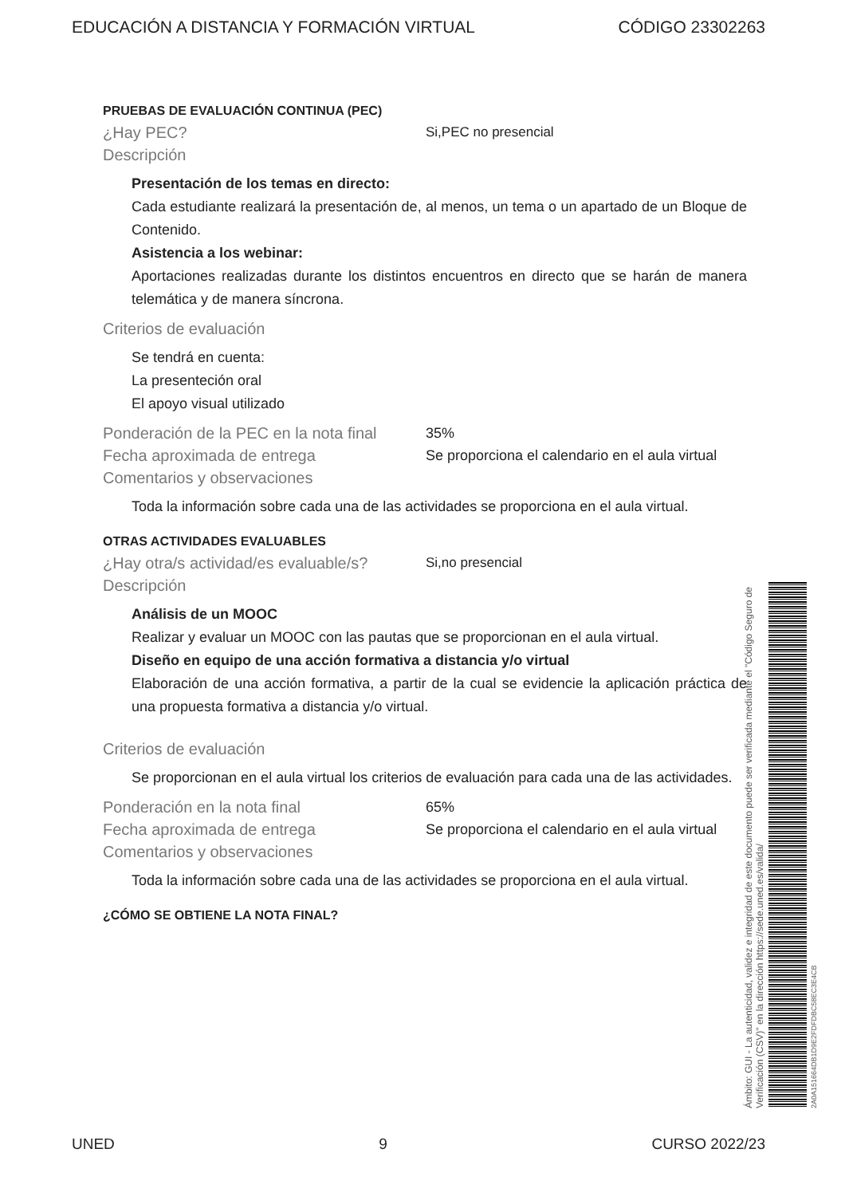EDUCACIÓN A DISTANCIA Y FORMACIÓN VIRTUAL CÓDIGO 23302263
PRUEBAS DE EVALUACIÓN CONTINUA (PEC)
¿Hay PEC?
Si,PEC no presencial
Descripción
Presentación de los temas en directo:
Cada estudiante realizará la presentación de, al menos, un tema o un apartado de un Bloque de Contenido.
Asistencia a los webinar:
Aportaciones realizadas durante los distintos encuentros en directo que se harán de manera telemática y de manera síncrona.
Criterios de evaluación
Se tendrá en cuenta:
La presenteción oral
El apoyo visual utilizado
Ponderación de la PEC en la nota final
35%
Fecha aproximada de entrega Se proporciona el calendario en el aula virtual
Comentarios y observaciones
Toda la información sobre cada una de las actividades se proporciona en el aula virtual.
OTRAS ACTIVIDADES EVALUABLES
¿Hay otra/s actividad/es evaluable/s?
Si,no presencial
Descripción
Análisis de un MOOC
Realizar y evaluar un MOOC con las pautas que se proporcionan en el aula virtual.
Diseño en equipo de una acción formativa a distancia y/o virtual
Elaboración de una acción formativa, a partir de la cual se evidencie la aplicación práctica de una propuesta formativa a distancia y/o virtual.
Criterios de evaluación
Se proporcionan en el aula virtual los criterios de evaluación para cada una de las actividades.
Ponderación en la nota final 65%
Fecha aproximada de entrega Se proporciona el calendario en el aula virtual
Comentarios y observaciones
Toda la información sobre cada una de las actividades se proporciona en el aula virtual.
¿CÓMO SE OBTIENE LA NOTA FINAL?
Ámbito: GUI - La autenticidad, validez e integridad de este documento puede ser verificada mediante el "Código Seguro de Verificación (CSV)" en la dirección https://sede.uned.es/valida/
2A0A151664DB1D9E2FDFDBC58EC3E4CB
UNED 9 CURSO 2022/23